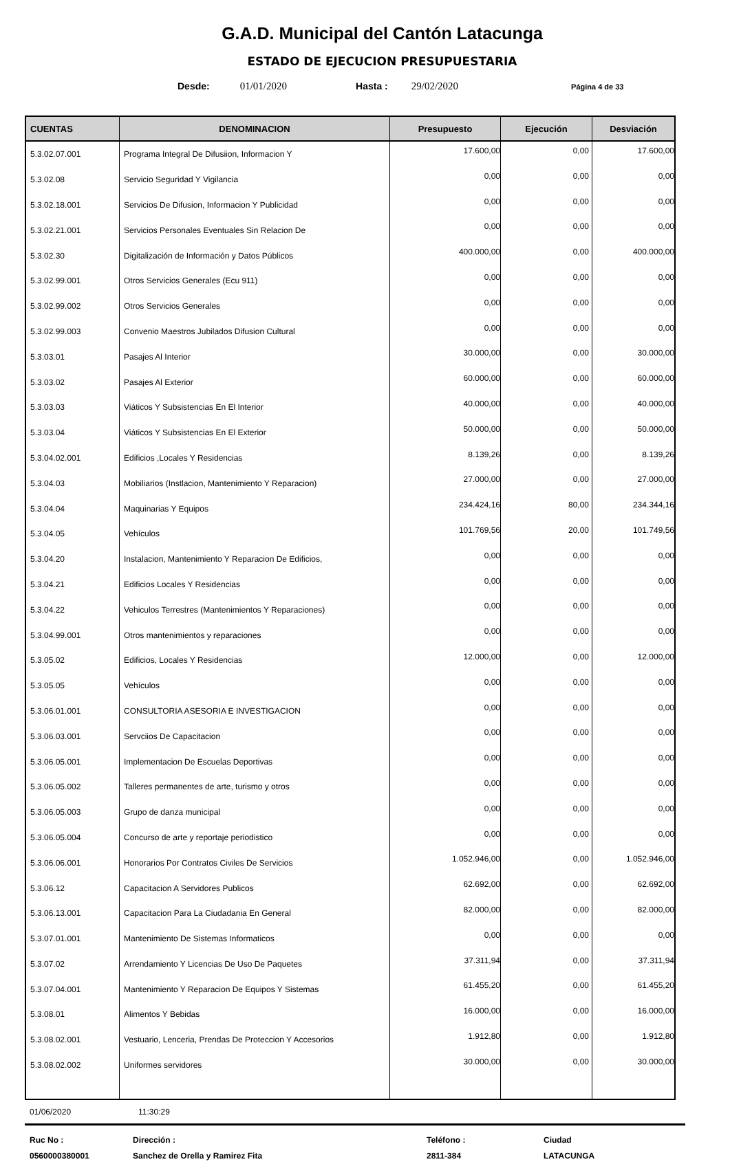G.A.D. Municipal del Cantón Latacunga
ESTADO DE EJECUCION PRESUPUESTARIA
Desde: 01/01/2020 Hasta : 29/02/2020 Página 4 de 33
| CUENTAS | DENOMINACION | Presupuesto | Ejecución | Desviación |
| --- | --- | --- | --- | --- |
| 5.3.02.07.001 | Programa Integral De Difusiion, Informacion Y | 17.600,00 | 0,00 | 17.600,00 |
| 5.3.02.08 | Servicio Seguridad Y Vigilancia | 0,00 | 0,00 | 0,00 |
| 5.3.02.18.001 | Servicios De Difusion, Informacion Y Publicidad | 0,00 | 0,00 | 0,00 |
| 5.3.02.21.001 | Servicios Personales Eventuales Sin Relacion De | 0,00 | 0,00 | 0,00 |
| 5.3.02.30 | Digitalización de Información y Datos Públicos | 400.000,00 | 0,00 | 400.000,00 |
| 5.3.02.99.001 | Otros Servicios Generales (Ecu 911) | 0,00 | 0,00 | 0,00 |
| 5.3.02.99.002 | Otros Servicios Generales | 0,00 | 0,00 | 0,00 |
| 5.3.02.99.003 | Convenio Maestros Jubilados Difusion Cultural | 0,00 | 0,00 | 0,00 |
| 5.3.03.01 | Pasajes Al Interior | 30.000,00 | 0,00 | 30.000,00 |
| 5.3.03.02 | Pasajes Al Exterior | 60.000,00 | 0,00 | 60.000,00 |
| 5.3.03.03 | Viáticos Y Subsistencias En El Interior | 40.000,00 | 0,00 | 40.000,00 |
| 5.3.03.04 | Viáticos Y Subsistencias En El Exterior | 50.000,00 | 0,00 | 50.000,00 |
| 5.3.04.02.001 | Edificios ,Locales Y Residencias | 8.139,26 | 0,00 | 8.139,26 |
| 5.3.04.03 | Mobiliarios (Instlacion, Mantenimiento Y Reparacion) | 27.000,00 | 0,00 | 27.000,00 |
| 5.3.04.04 | Maquinarias Y Equipos | 234.424,16 | 80,00 | 234.344,16 |
| 5.3.04.05 | Vehículos | 101.769,56 | 20,00 | 101.749,56 |
| 5.3.04.20 | Instalacion, Mantenimiento Y Reparacion De Edificios, | 0,00 | 0,00 | 0,00 |
| 5.3.04.21 | Edificios Locales Y Residencias | 0,00 | 0,00 | 0,00 |
| 5.3.04.22 | Vehiculos Terrestres (Mantenimientos Y Reparaciones) | 0,00 | 0,00 | 0,00 |
| 5.3.04.99.001 | Otros mantenimientos y reparaciones | 0,00 | 0,00 | 0,00 |
| 5.3.05.02 | Edificios, Locales Y Residencias | 12.000,00 | 0,00 | 12.000,00 |
| 5.3.05.05 | Vehículos | 0,00 | 0,00 | 0,00 |
| 5.3.06.01.001 | CONSULTORIA ASESORIA E INVESTIGACION | 0,00 | 0,00 | 0,00 |
| 5.3.06.03.001 | Servciios De Capacitacion | 0,00 | 0,00 | 0,00 |
| 5.3.06.05.001 | Implementacion De Escuelas Deportivas | 0,00 | 0,00 | 0,00 |
| 5.3.06.05.002 | Talleres permanentes de arte, turismo y otros | 0,00 | 0,00 | 0,00 |
| 5.3.06.05.003 | Grupo de danza municipal | 0,00 | 0,00 | 0,00 |
| 5.3.06.05.004 | Concurso de arte y reportaje periodistico | 0,00 | 0,00 | 0,00 |
| 5.3.06.06.001 | Honorarios Por Contratos Civiles De Servicios | 1.052.946,00 | 0,00 | 1.052.946,00 |
| 5.3.06.12 | Capacitacion A Servidores Publicos | 62.692,00 | 0,00 | 62.692,00 |
| 5.3.06.13.001 | Capacitacion Para La Ciudadania En General | 82.000,00 | 0,00 | 82.000,00 |
| 5.3.07.01.001 | Mantenimiento De Sistemas Informaticos | 0,00 | 0,00 | 0,00 |
| 5.3.07.02 | Arrendamiento Y Licencias De Uso De Paquetes | 37.311,94 | 0,00 | 37.311,94 |
| 5.3.07.04.001 | Mantenimiento Y Reparacion De Equipos Y Sistemas | 61.455,20 | 0,00 | 61.455,20 |
| 5.3.08.01 | Alimentos Y Bebidas | 16.000,00 | 0,00 | 16.000,00 |
| 5.3.08.02.001 | Vestuario, Lenceria, Prendas De Proteccion Y Accesorios | 1.912,80 | 0,00 | 1.912,80 |
| 5.3.08.02.002 | Uniformes servidores | 30.000,00 | 0,00 | 30.000,00 |
01/06/2020 11:30:29
Ruc No :
0560000380001
Dirección :
Sanchez de Orella y Ramirez Fita
Teléfono :
2811-384
Ciudad
LATACUNGA